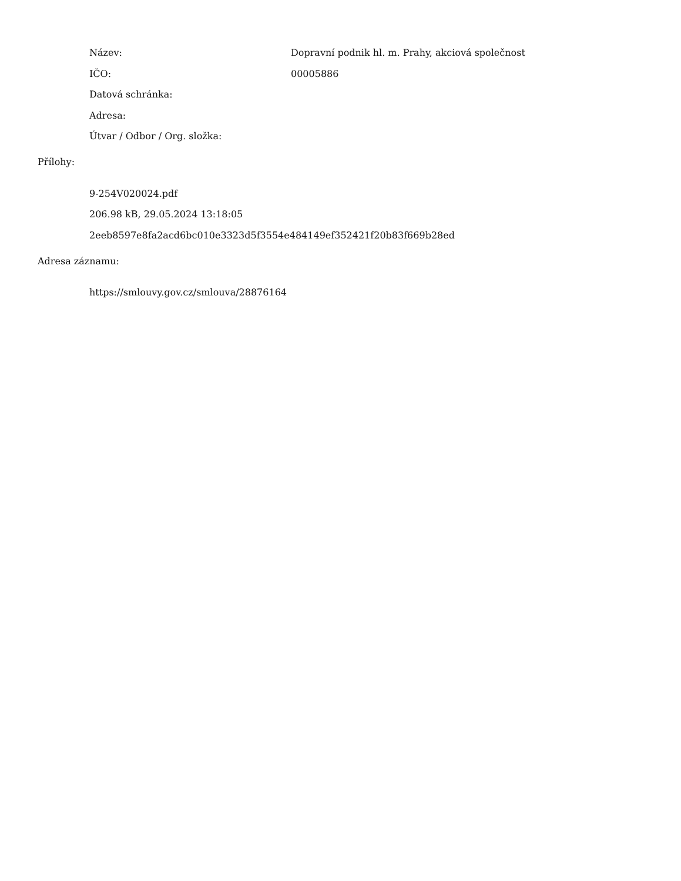Název: Dopravní podnik hl. m. Prahy, akciová společnost
IČO: 00005886
Datová schránka:
Adresa:
Útvar / Odbor / Org. složka:
Přílohy:
9-254V020024.pdf
206.98 kB, 29.05.2024 13:18:05
2eeb8597e8fa2acd6bc010e3323d5f3554e484149ef352421f20b83f669b28ed
Adresa záznamu:
https://smlouvy.gov.cz/smlouva/28876164